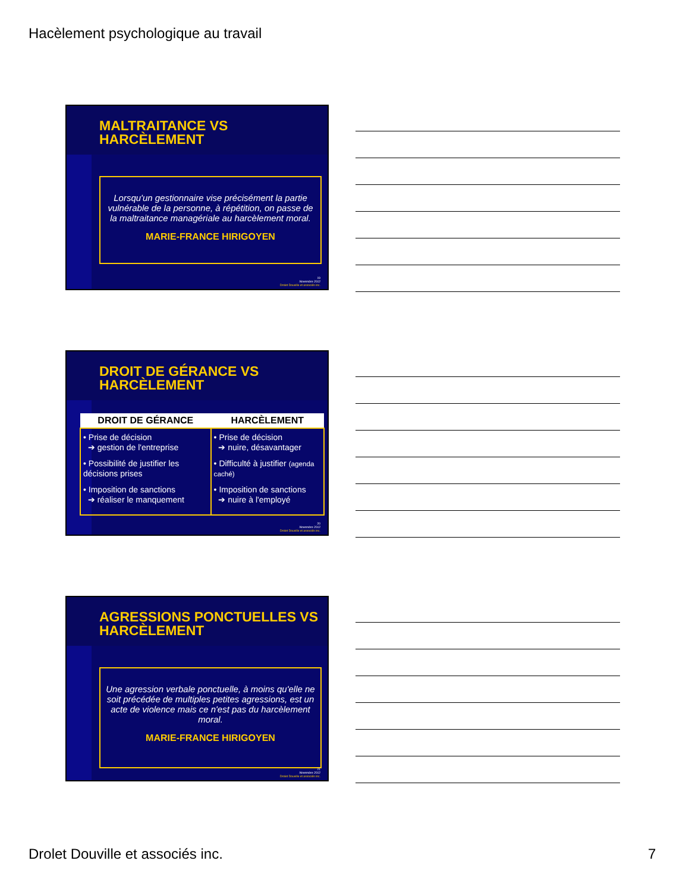Hacèlement psychologique au travail
MALTRAITANCE VS
HARCÈLEMENT
Lorsqu'un gestionnaire vise précisément la partie vulnérable de la personne, à répétition, on passe de la maltraitance managériale au harcèlement moral.
MARIE-FRANCE HIRIGOYEN
19
Novembre 2012
Drolet Douville et associés inc.
DROIT DE GÉRANCE VS
HARCÈLEMENT
| DROIT DE GÉRANCE | HARCÈLEMENT |
| --- | --- |
| • Prise de décision ➔ gestion de l'entreprise • Possibilité de justifier les décisions prises • Imposition de sanctions ➔ réaliser le manquement | • Prise de décision ➔ nuire, désavantager • Difficulté à justifier (agenda caché) • Imposition de sanctions ➔ nuire à l'employé |
20
Novembre 2012
Drolet Douville et associés inc.
AGRESSIONS PONCTUELLES VS
HARCÈLEMENT
Une agression verbale ponctuelle, à moins qu'elle ne soit précédée de multiples petites agressions, est un acte de violence mais ce n'est pas du harcèlement moral.
MARIE-FRANCE HIRIGOYEN
21
Novembre 2012
Drolet Douville et associés inc.
Drolet Douville et associés inc.
7